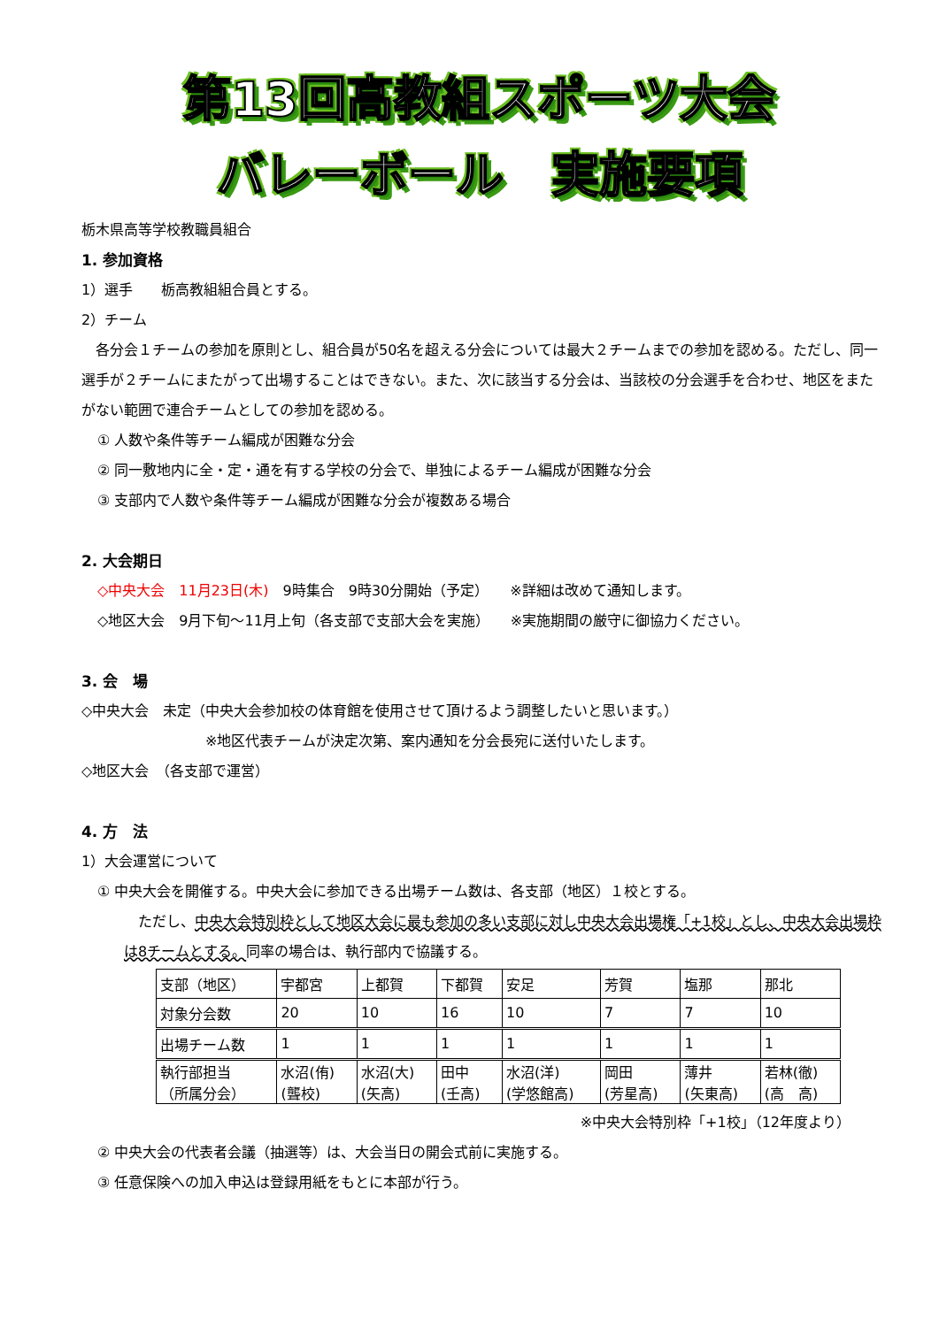第13回高教組スポーツ大会
バレーボール　実施要項
栃木県高等学校教職員組合
1. 参加資格
1）選手　　栃高教組組合員とする。
2）チーム
　各分会１チームの参加を原則とし、組合員が50名を超える分会については最大２チームまでの参加を認める。ただし、同一選手が２チームにまたがって出場することはできない。また、次に該当する分会は、当該校の分会選手を合わせ、地区をまたがない範囲で連合チームとしての参加を認める。
① 人数や条件等チーム編成が困難な分会
② 同一敷地内に全・定・通を有する学校の分会で、単独によるチーム編成が困難な分会
③ 支部内で人数や条件等チーム編成が困難な分会が複数ある場合
2. 大会期日
◇中央大会　11月23日(木)　9時集合　9時30分開始（予定）　　※詳細は改めて通知します。
◇地区大会　9月下旬～11月上旬（各支部で支部大会を実施）　　※実施期間の厳守に御協力ください。
3. 会　場
◇中央大会　未定（中央大会参加校の体育館を使用させて頂けるよう調整したいと思います。）
※地区代表チームが決定次第、案内通知を分会長宛に送付いたします。
◇地区大会　（各支部で運営）
4. 方　法
1）大会運営について
① 中央大会を開催する。中央大会に参加できる出場チーム数は、各支部（地区）１校とする。
　ただし、中央大会特別枠として地区大会に最も参加の多い支部に対し中央大会出場権「+1校」とし、中央大会出場枠は8チームとする。同率の場合は、執行部内で協議する。
| 支部（地区） | 宇都宮 | 上都賀 | 下都賀 | 安足 | 芳賀 | 塩那 | 那北 |
| 対象分会数 | 20 | 10 | 16 | 10 | 7 | 7 | 10 |
| 出場チーム数 | 1 | 1 | 1 | 1 | 1 | 1 | 1 |
| 執行部担当 （所属分会） | 水沼(侑) (聾校) | 水沼(大) (矢高) | 田中 (壬高) | 水沼(洋) (学悠館高) | 岡田 (芳星高) | 薄井 (矢東高) | 若林(徹) (高 高) |
※中央大会特別枠「+1校」（12年度より）
② 中央大会の代表者会議（抽選等）は、大会当日の開会式前に実施する。
③ 任意保険への加入申込は登録用紙をもとに本部が行う。